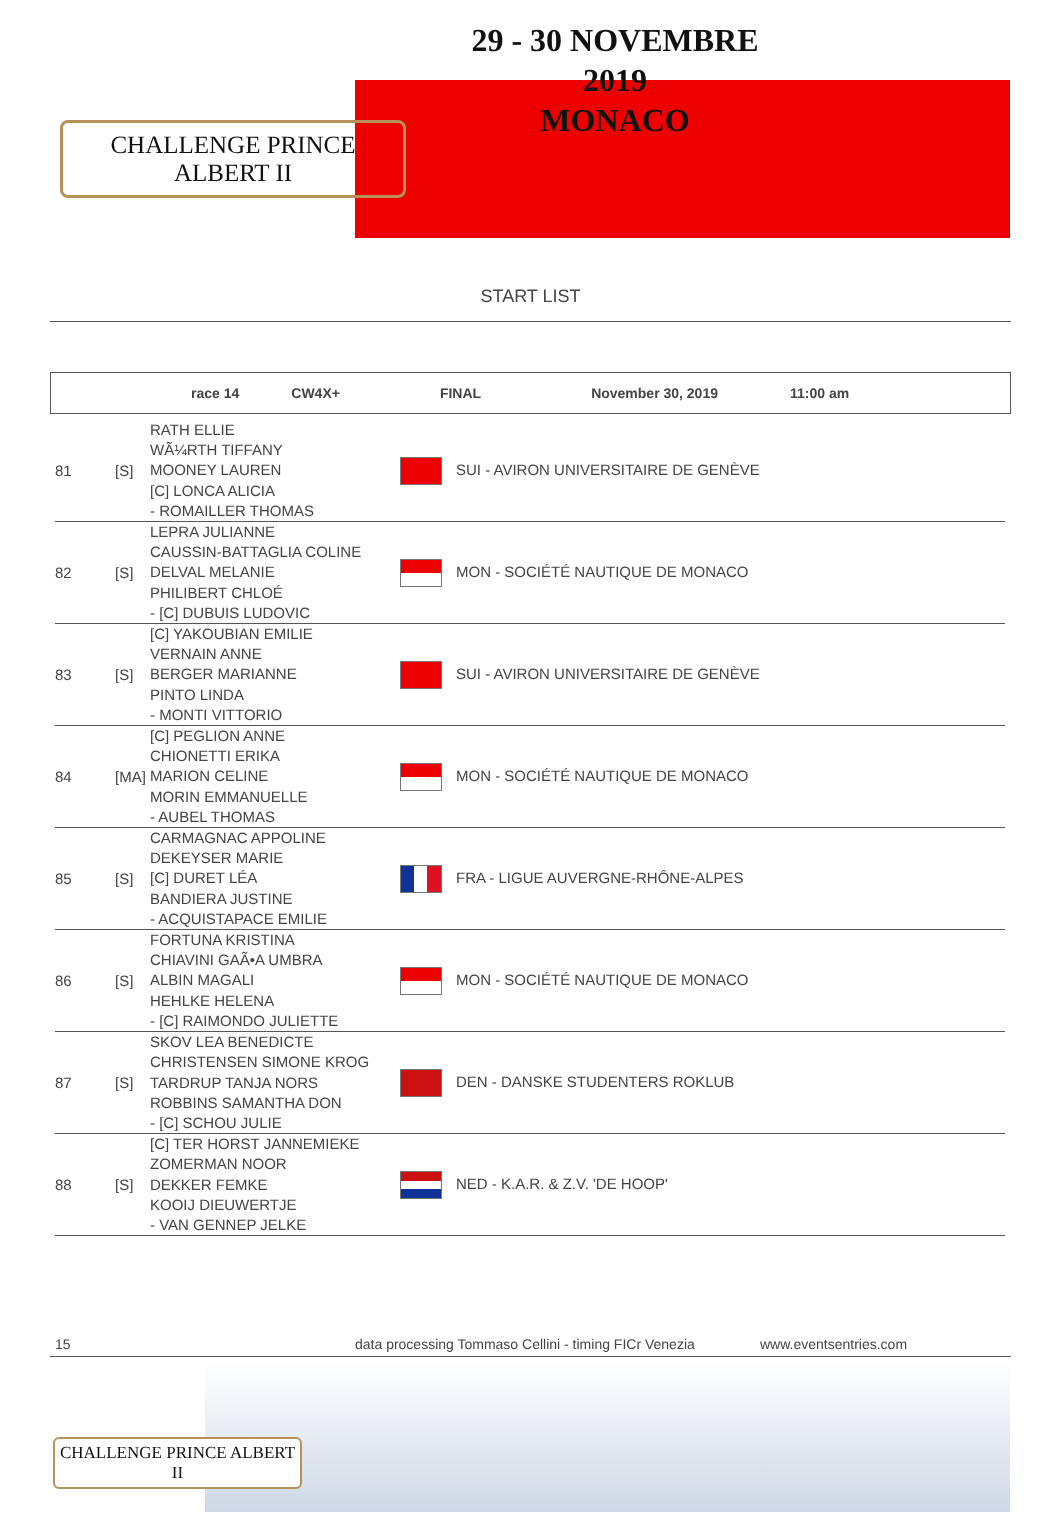CHALLENGE PRINCE ALBERT II
29 - 30 NOVEMBRE 2019
MONACO
START LIST
race 14 CW4X+ FINAL November 30, 2019 11:00 am
| 81 | [S] | RATH ELLIE WÃ¼RTH TIFFANY MOONEY LAUREN [C] LONCA ALICIA - ROMAILLER THOMAS | SUI - AVIRON UNIVERSITAIRE DE GENÈVE |
| 82 | [S] | LEPRA JULIANNE CAUSSIN-BATTAGLIA COLINE DELVAL MELANIE PHILIBERT CHLOÉ - [C] DUBUIS LUDOVIC | MON - SOCIÉTÉ NAUTIQUE DE MONACO |
| 83 | [S] | [C] YAKOUBIAN EMILIE VERNAIN ANNE BERGER MARIANNE PINTO LINDA - MONTI VITTORIO | SUI - AVIRON UNIVERSITAIRE DE GENÈVE |
| 84 | [MA] | [C] PEGLION ANNE CHIONETTI ERIKA MARION CELINE MORIN EMMANUELLE - AUBEL THOMAS | MON - SOCIÉTÉ NAUTIQUE DE MONACO |
| 85 | [S] | CARMAGNAC APPOLINE DEKEYSER MARIE [C] DURET LÉA BANDIERA JUSTINE - ACQUISTAPACE EMILIE | FRA - LIGUE AUVERGNE-RHÔNE-ALPES |
| 86 | [S] | FORTUNA KRISTINA CHIAVINI GAÃ•A UMBRA ALBIN MAGALI HEHLKE HELENA - [C] RAIMONDO JULIETTE | MON - SOCIÉTÉ NAUTIQUE DE MONACO |
| 87 | [S] | SKOV LEA BENEDICTE CHRISTENSEN SIMONE KROG TARDRUP TANJA NORS ROBBINS SAMANTHA DON - [C] SCHOU JULIE | DEN - DANSKE STUDENTERS ROKLUB |
| 88 | [S] | [C] TER HORST JANNEMIEKE ZOMERMAN NOOR DEKKER FEMKE KOOIJ DIEUWERTJE - VAN GENNEP JELKE | NED - K.A.R. & Z.V. 'DE HOOP' |
15 data processing Tommaso Cellini - timing FICr Venezia www.eventsentries.com
CHALLENGE PRINCE ALBERT II